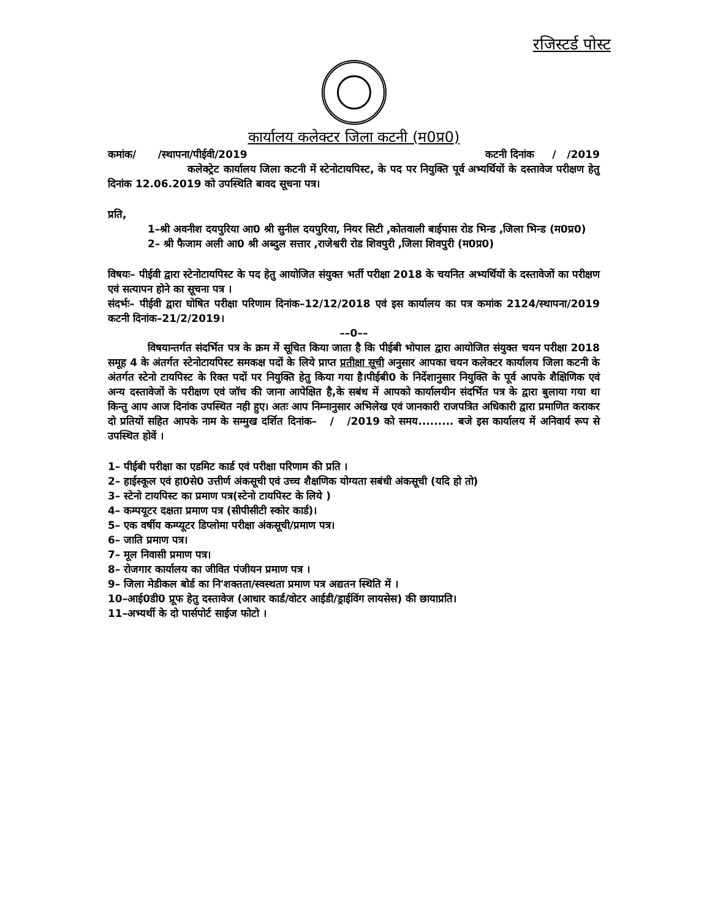रजिस्टर्ड पोस्ट
कार्यालय कलेक्टर जिला कटनी (म0प्र0)
कमांक/ /स्थापना/पीईवी/2019 कटनी दिनांक / /2019
कलेक्ट्रेट कार्यालय जिला कटनी में स्टेनोटायपिस्ट, के पद पर नियुक्ति पूर्व अभ्यर्थियों के दस्तावेज परीक्षण हेतु दिनांक 12.06.2019 को उपस्थिति बावद सूचना पत्र।
प्रति,
1–श्री अवनीश दयपुरिया आ0 श्री सुनील दयपुरिया, नियर सिटी ,कोतवाली बाईपास रोड भिन्ड ,जिला भिन्ड (म0प्र0)
2– श्री फैजाम अली आ0 श्री अब्दुल सत्तार ,राजेश्वरी रोड शिवपुरी ,जिला शिवपुरी (म0प्र0)
विषयः– पीईवी द्वारा स्टेनोटायपिस्ट के पद हेतु आयोजित संयुक्त भर्ती परीक्षा 2018 के चयनित अभ्यर्थियों के दस्तावेजों का परीक्षण एवं सत्यापन होने का सूचना पत्र ।
संदर्भः– पीईवी द्वारा घोषित परीक्षा परिणाम दिनांक–12/12/2018 एवं इस कार्यालय का पत्र कमांक 2124/स्थापना/2019 कटनी दिनांक–21/2/2019।
––0––
विषयान्तर्गत संदर्भित पत्र के क्रम में सूचित किया जाता है कि पीईबी भोपाल द्वारा आयोजित संयुक्त चयन परीक्षा 2018 समूह 4 के अंतर्गत स्टेनोटायपिस्ट समकक्ष पदों के लिये प्राप्त प्रतीक्षा सूची अनुसार आपका चयन कलेक्टर कार्यालय जिला कटनी के अंतर्गत स्टेनो टायपिस्ट के रिक्त पदों पर नियुक्ति हेतु किया गया है।पीईबी0 के निर्देशानुसार नियुक्ति के पूर्व आपके शैक्षिणिक एवं अन्य दस्तावेजों के परीक्षण एवं जॉच की जाना आपेक्षित है,के सबंध में आपको कार्यालयीन संदर्भित पत्र के द्वारा बुलाया गया था किन्तु आप आज दिनांक उपस्थित नही हुए। अतः आप निम्नानुसार अभिलेख एवं जानकारी राजपत्रित अधिकारी द्वारा प्रमाणित कराकर दो प्रतियों सहित आपके नाम के सम्मुख दर्शित दिनांक– / /2019 को समय......... बजे इस कार्यालय में अनिवार्य रूप से उपस्थित होवें ।
1– पीईबी परीक्षा का एडमिट कार्ड एवं परीक्षा परिणाम की प्रति ।
2– हाईस्कूल एवं हा0से0 उत्तीर्ण अंकसूची एवं उच्च शैक्षणिक योग्यता सबंधी अंकसूची (यदि हो तो)
3– स्टेनो टायपिस्ट का प्रमाण पत्र(स्टेनो टायपिस्ट के लिये )
4– कम्पयूटर दक्षता प्रमाण पत्र (सीपीसीटी स्कोर कार्ड)।
5– एक वर्षीय कम्प्यूटर डिप्लोमा परीक्षा अंकसूची/प्रमाण पत्र।
6– जाति प्रमाण पत्र।
7– मूल निवासी प्रमाण पत्र।
8– रोजगार कार्यालय का जीवित पंजीयन प्रमाण पत्र ।
9– जिला मेडीकल बोर्ड का नि'शक्तता/स्वस्थता प्रमाण पत्र अद्यतन स्थिति में ।
10–आई0डी0 प्रूफ हेतु दस्तावेज (आधार कार्ड/वोटर आईडी/ड्राईविंग लायसेस) की छायाप्रति।
11–अभ्यर्थी के दो पार्सपोर्ट साईज फोटो ।